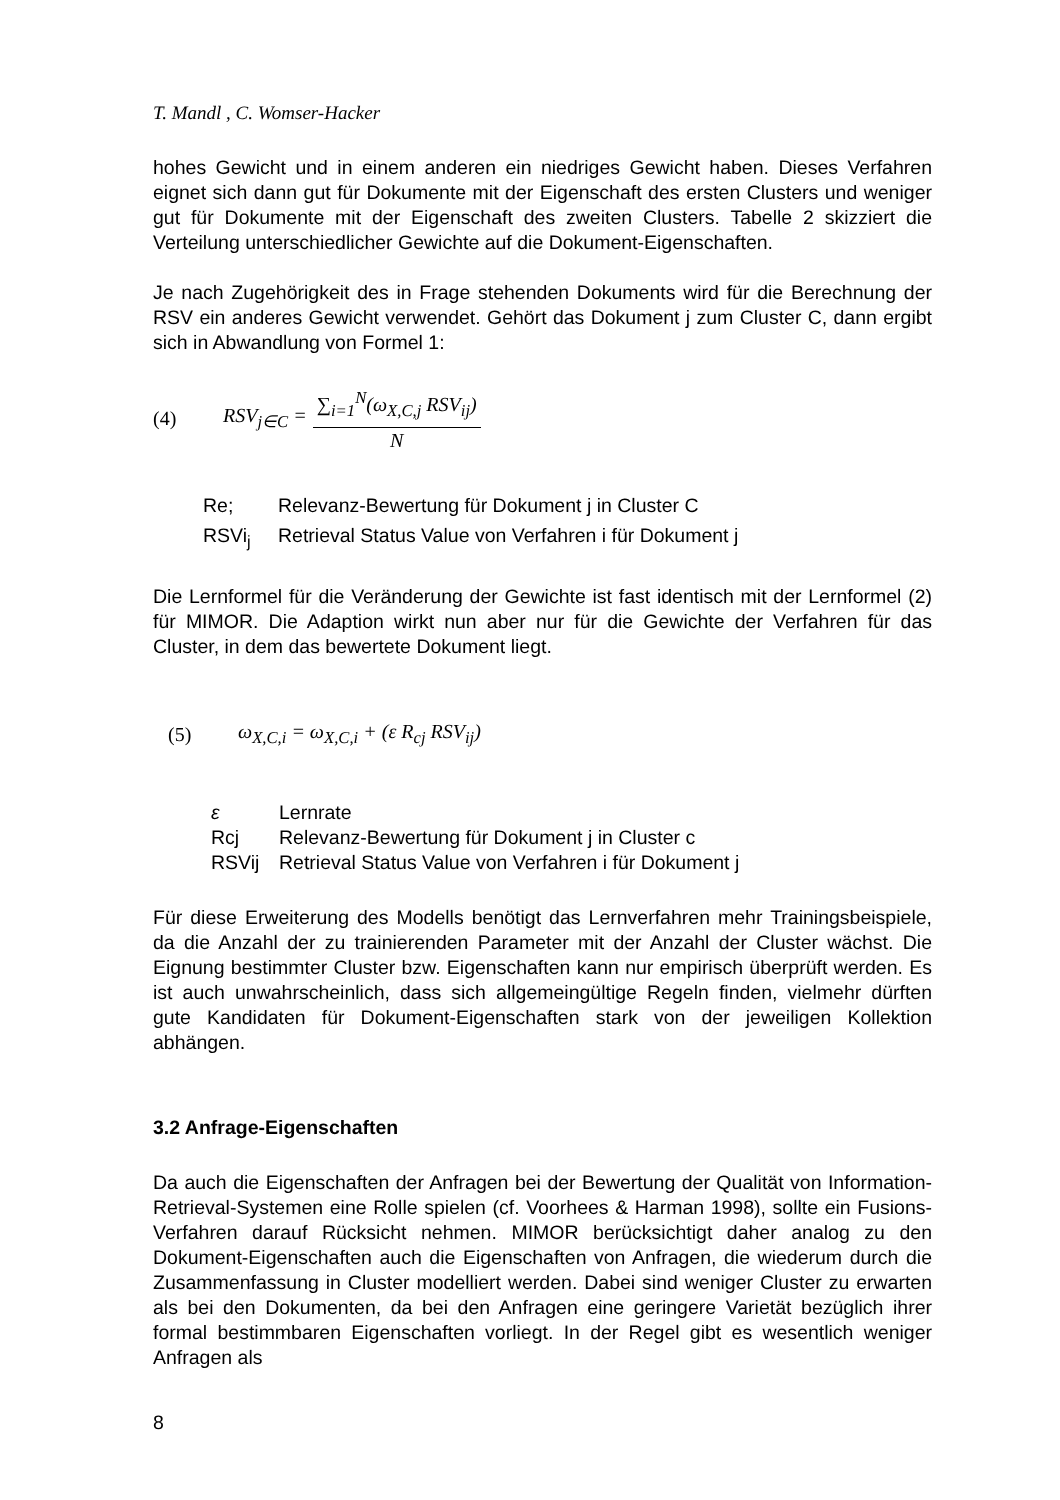T. Mandl , C. Womser-Hacker
hohes Gewicht und in einem anderen ein niedriges Gewicht haben. Dieses Verfahren eignet sich dann gut für Dokumente mit der Eigenschaft des ersten Clusters und weniger gut für Dokumente mit der Eigenschaft des zweiten Clusters. Tabelle 2 skizziert die Verteilung unterschiedlicher Gewichte auf die Dokument-Eigenschaften.
Je nach Zugehörigkeit des in Frage stehenden Dokuments wird für die Berechnung der RSV ein anderes Gewicht verwendet. Gehört das Dokument j zum Cluster C, dann ergibt sich in Abwandlung von Formel 1:
(4) RSV<sub>j∈C</sub> = ∑<sub>i=1</sub><sup>N</sup>(ω<sub>X,C,j</sub> RSV<sub>ij</sub>) N
Re;
Relevanz-Bewertung für Dokument j in Cluster C
RSVi<sub>j</sub>
Retrieval Status Value von Verfahren i für Dokument j
Die Lernformel für die Veränderung der Gewichte ist fast identisch mit der Lernformel (2) für MIMOR. Die Adaption wirkt nun aber nur für die Gewichte der Verfahren für das Cluster, in dem das bewertete Dokument liegt.
(5) ω<sub>X,C,i</sub> = ω<sub>X,C,i</sub> + (ε R<sub>cj</sub> RSV<sub>ij</sub>)
ε
Lernrate
Rcj
Relevanz-Bewertung für Dokument j in Cluster c
RSVij
Retrieval Status Value von Verfahren i für Dokument j
Für diese Erweiterung des Modells benötigt das Lernverfahren mehr Trainingsbeispiele, da die Anzahl der zu trainierenden Parameter mit der Anzahl der Cluster wächst. Die Eignung bestimmter Cluster bzw. Eigenschaften kann nur empirisch überprüft werden. Es ist auch unwahrscheinlich, dass sich allgemeingültige Regeln finden, vielmehr dürften gute Kandidaten für Dokument-Eigenschaften stark von der jeweiligen Kollektion abhängen.
3.2 Anfrage-Eigenschaften
Da auch die Eigenschaften der Anfragen bei der Bewertung der Qualität von Information-Retrieval-Systemen eine Rolle spielen (cf. Voorhees & Harman 1998), sollte ein Fusions-Verfahren darauf Rücksicht nehmen. MIMOR berücksichtigt daher analog zu den Dokument-Eigenschaften auch die Eigenschaften von Anfragen, die wiederum durch die Zusammenfassung in Cluster modelliert werden. Dabei sind weniger Cluster zu erwarten als bei den Dokumenten, da bei den Anfragen eine geringere Varietät bezüglich ihrer formal bestimmbaren Eigenschaften vorliegt. In der Regel gibt es wesentlich weniger Anfragen als
8